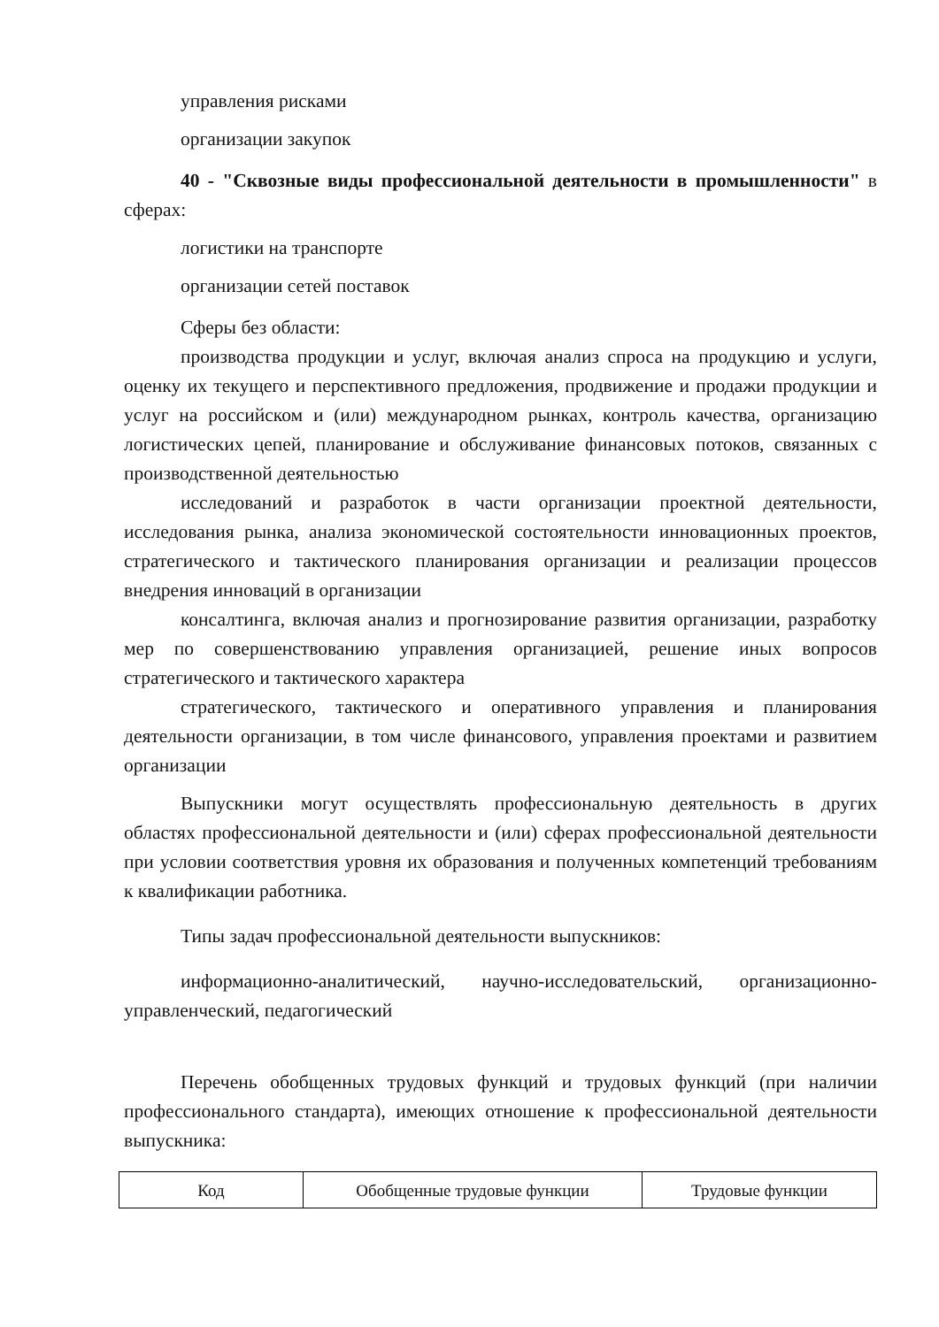управления рисками
организации закупок
40 - "Сквозные виды профессиональной деятельности в промышленности" в сферах:
логистики на транспорте
организации сетей поставок
Сферы без области:
производства продукции и услуг, включая анализ спроса на продукцию и услуги, оценку их текущего и перспективного предложения, продвижение и продажи продукции и услуг на российском и (или) международном рынках, контроль качества, организацию логистических цепей, планирование и обслуживание финансовых потоков, связанных с производственной деятельностью
исследований и разработок в части организации проектной деятельности, исследования рынка, анализа экономической состоятельности инновационных проектов, стратегического и тактического планирования организации и реализации процессов внедрения инноваций в организации
консалтинга, включая анализ и прогнозирование развития организации, разработку мер по совершенствованию управления организацией, решение иных вопросов стратегического и тактического характера
стратегического, тактического и оперативного управления и планирования деятельности организации, в том числе финансового, управления проектами и развитием организации
Выпускники могут осуществлять профессиональную деятельность в других областях профессиональной деятельности и (или) сферах профессиональной деятельности при условии соответствия уровня их образования и полученных компетенций требованиям к квалификации работника.
Типы задач профессиональной деятельности выпускников:
информационно-аналитический, научно-исследовательский, организационно-управленческий, педагогический
Перечень обобщенных трудовых функций и трудовых функций (при наличии профессионального стандарта), имеющих отношение к профессиональной деятельности выпускника:
| Код | Обобщенные трудовые функции | Трудовые функции |
| --- | --- | --- |